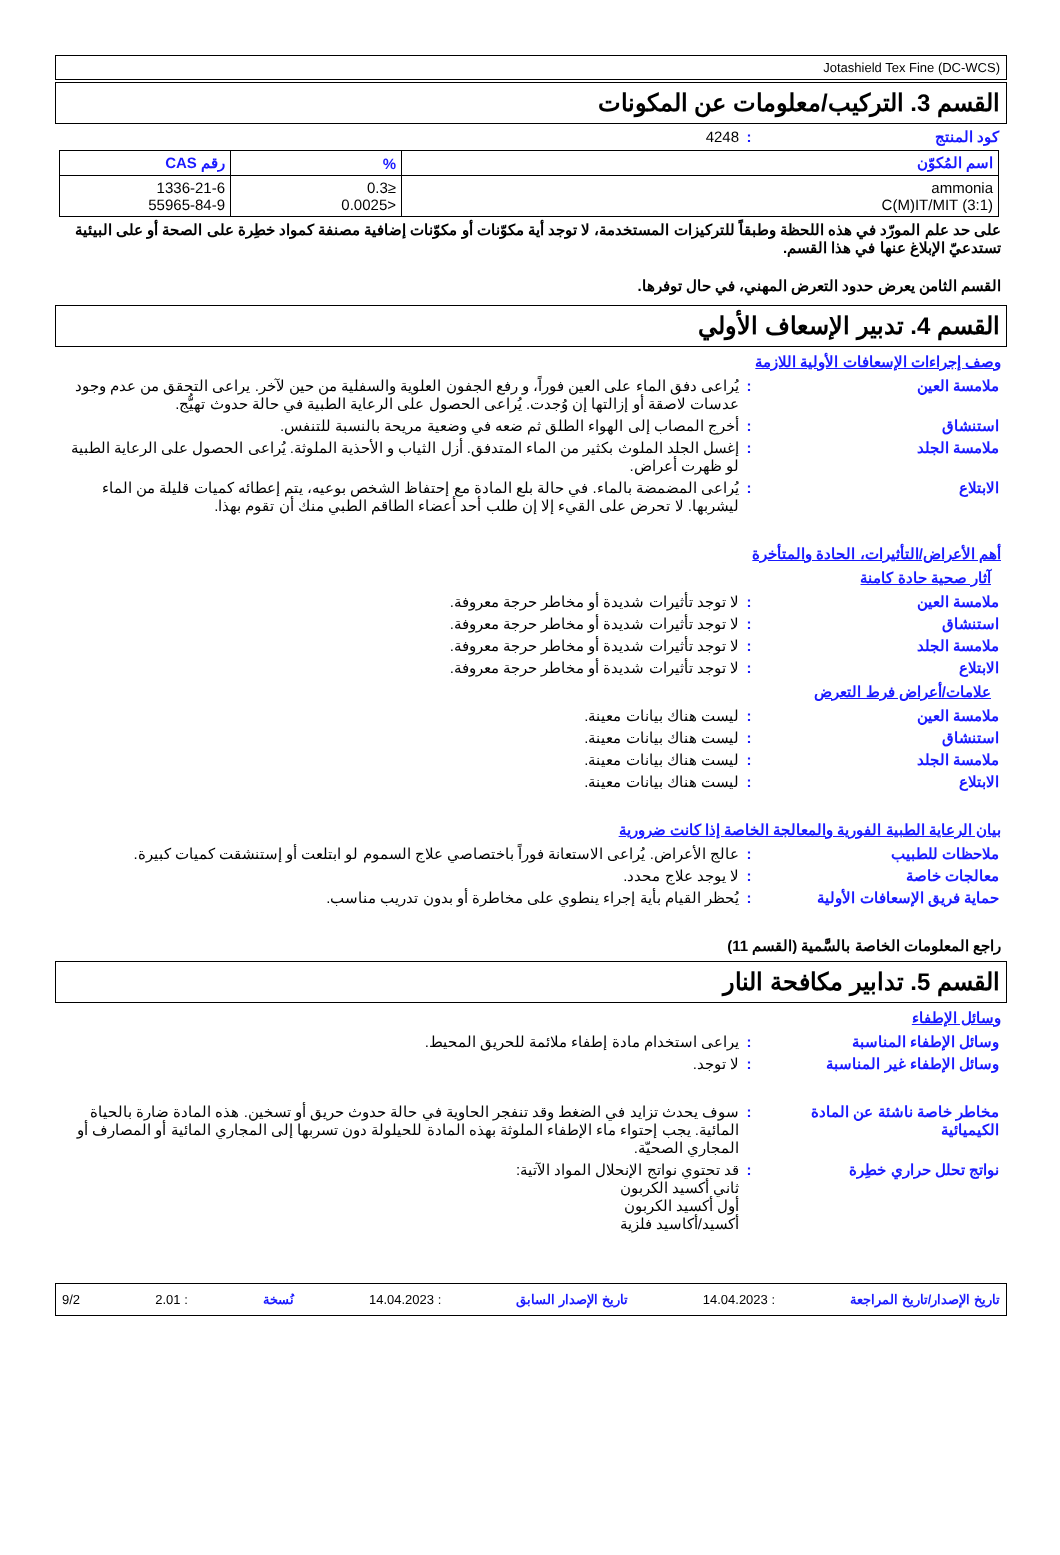Jotashield Tex Fine (DC-WCS)
القسم 3. التركيب/معلومات عن المكونات
كود المنتج: 4248
| اسم المُكوّن | % | رقم CAS |
| --- | --- | --- |
| ammonia C(M)IT/MIT (3:1) | ≤0.3 <0.0025 | 1336-21-6 55965-84-9 |
على حد علم المورّد في هذه اللحظة وطبقاً للتركيزات المستخدمة، لا توجد أية مكوّنات أو مكوّنات إضافية مصنفة كمواد خطِرة على الصحة أو على البيئية تستدعيّ الإبلاغ عنها في هذا القسم.
القسم الثامن يعرض حدود التعرض المهني، في حال توفرها.
القسم 4. تدبير الإسعاف الأولي
وصف إجراءات الإسعافات الأولية اللازمة
ملامسة العين: يُراعى دفق الماء على العين فوراً، و رفع الجفون العلوية والسفلية من حين لآخر. يراعى التحقق من عدم وجود عدسات لاصقة أو إزالتها إن وُجدت. يُراعى الحصول على الرعاية الطبية في حالة حدوث تهيُّج.
استنشاق: أخرج المصاب إلى الهواء الطلق ثم ضعه في وضعية مريحة بالنسبة للتنفس.
ملامسة الجلد: إغسل الجلد الملوث بكثير من الماء المتدفق. أزل الثياب و الأحذية الملوثة. يُراعى الحصول على الرعاية الطبية لو ظهرت أعراض.
الابتلاع: يُراعى المضمضة بالماء. في حالة بلع المادة مع إحتفاظ الشخص بوعيه، يتم إعطائه كميات قليلة من الماء ليشربها. لا تحرض على القيء إلا إن طلب أحد أعضاء الطاقم الطبي منك أن تقوم بهذا.
أهم الأعراض/التأثيرات، الحادة والمتأخرة
آثار صحية حادة كامنة
ملامسة العين: لا توجد تأثيرات شديدة أو مخاطر حرجة معروفة.
استنشاق: لا توجد تأثيرات شديدة أو مخاطر حرجة معروفة.
ملامسة الجلد: لا توجد تأثيرات شديدة أو مخاطر حرجة معروفة.
الابتلاع: لا توجد تأثيرات شديدة أو مخاطر حرجة معروفة.
علامات/أعراض فرط التعرض
ملامسة العين: ليست هناك بيانات معينة.
استنشاق: ليست هناك بيانات معينة.
ملامسة الجلد: ليست هناك بيانات معينة.
الابتلاع: ليست هناك بيانات معينة.
بيان الرعاية الطبية الفورية والمعالجة الخاصة إذا كانت ضرورية
ملاحظات للطبيب: عالج الأعراض. يُراعى الاستعانة فوراً باختصاصي علاج السموم لو ابتلعت أو إستنشقت كميات كبيرة.
معالجات خاصة: لا يوجد علاج محدد.
حماية فريق الإسعافات الأولية: يُحظر القيام بأية إجراء ينطوي على مخاطرة أو بدون تدريب مناسب.
راجع المعلومات الخاصة بالسَّمية (القسم 11)
القسم 5. تدابير مكافحة النار
وسائل الإطفاء
وسائل الإطفاء المناسبة: يراعى استخدام مادة إطفاء ملائمة للحريق المحيط.
وسائل الإطفاء غير المناسبة: لا توجد.
مخاطر خاصة ناشئة عن المادة الكيميائية: سوف يحدث تزايد في الضغط وقد تنفجر الحاوية في حالة حدوث حريق أو تسخين. هذه المادة ضارة بالحياة المائية. يجب إحتواء ماء الإطفاء الملوثة بهذه المادة للحيلولة دون تسربها إلى المجاري المائية أو المصارف أو المجاري الصحيّة.
نواتج تحلل حراري خطِرة: قد تحتوي نواتج الإنحلال المواد الآتية:
ثاني أكسيد الكربون
أول أكسيد الكربون
أكسيد/أكاسيد فلزية
تاريخ الإصدار/تاريخ المراجعة : 14.04.2023 تاريخ الإصدار السابق : 14.04.2023 نُسخة : 2.01 9/2